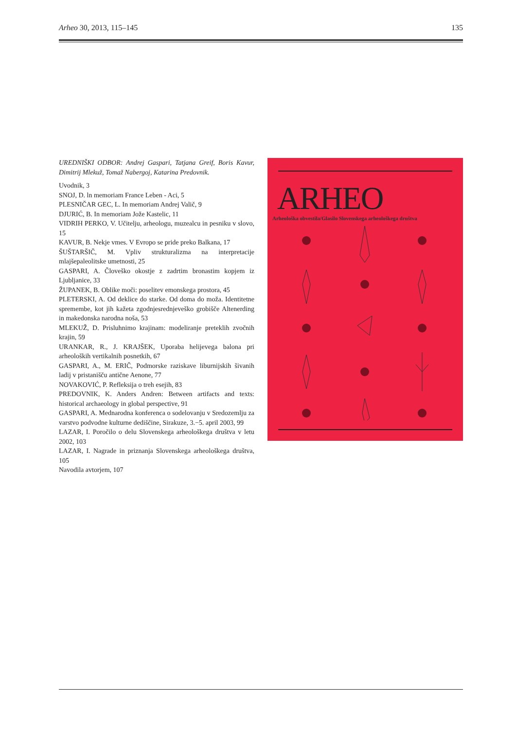Arheo 30, 2013, 115–145 135
UREDNIŠKI ODBOR: Andrej Gaspari, Tatjana Greif, Boris Kavur, Dimitrij Mlekuž, Tomaž Nabergoj, Katarina Predovnik.
Uvodnik, 3
SNOJ, D. ln memoriam France Leben - Aci, 5
PLESNIČAR GEC, L. In memoriam Andrej Valič, 9
DJURIĆ, B. In memoriam Jože Kastelic, 11
VIDRIH PERKO, V. Učitelju, arheologu, muzealcu in pesniku v slovo, 15
KAVUR, B. Nekje vmes. V Evropo se pride preko Balkana, 17
ŠUŠTARŠIČ, M. Vpliv strukturalizma na interpretacije mlajšepaleolitske umetnosti, 25
GASPARI, A. Človeško okostje z zadrtim bronastim kopjem iz Ljubljanice, 33
ŽUPANEK, B. Oblike moči: poselitev emonskega prostora, 45
PLETERSKI, A. Od deklice do starke. Od doma do moža. Identitetne spremembe, kot jih kažeta zgodnjesrednjeveško grobišče Altenerding in makedonska narodna noša, 53
MLEKUŽ, D. Prisluhnimo krajinam: modeliranje preteklih zvočnih krajin, 59
URANKAR, R., J. KRAJŠEK, Uporaba helijevega balona pri arheoloških vertikalnih posnetkih, 67
GASPARI, A., M. ERIČ, Podmorske raziskave liburnijskih šivanih ladij v pristanišču antične Aenone, 77
NOVAKOVIĆ, P. Refleksija o treh esejih, 83
PREDOVNIK, K. Anders Andren: Between artifacts and texts: historical archaeology in global perspective, 91
GASPARI, A. Mednarodna konferenca o sodelovanju v Sredozemlju za varstvo podvodne kulturne dediščine, Sirakuze, 3.−5. april 2003, 99
LAZAR, I. Poročilo o delu Slovenskega arheološkega društva v letu 2002, 103
LAZAR, I. Nagrade in priznanja Slovenskega arheološkega društva, 105
Navodila avtorjem, 107
ARHEO
Arheološka obvestila/Glasilo Slovenskega arheološkega društva